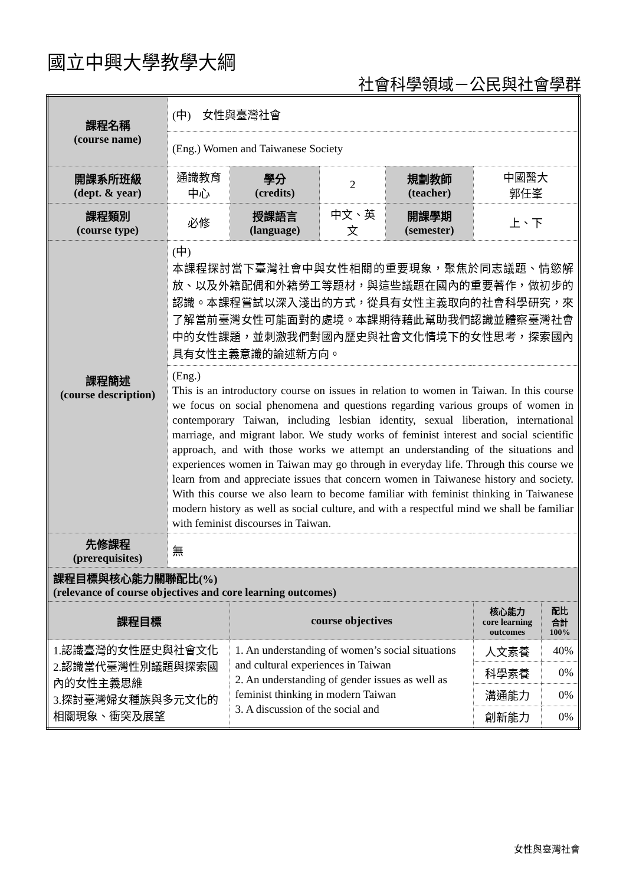國立中興大學教學大綱
社會科學領域－公民與社會學群
| 課程名稱 (course name) | (中) 女性與臺灣社會 | | | | | |
| | (Eng.) Women and Taiwanese Society | | | | | |
| 開課系所班級 (dept. & year) | 通識教育中心 | 學分 (credits) | 2 | 規劃教師 (teacher) | 中國醫大 郭任峯 | |
| 課程類別 (course type) | 必修 | 授課語言 (language) | 中文、英文 | 開課學期 (semester) | 上、下 | |
| 課程簡述 (course description) | (中) 本課程探討當下臺灣社會中與女性相關的重要現象，聚焦於同志議題、情慾解放、以及外籍配偶和外籍勞工等題材，與這些議題在國內的重要著作，做初步的認識。本課程嘗試以深入淺出的方式，從具有女性主義取向的社會科學研究，來了解當前臺灣女性可能面對的處境。本課期待藉此幫助我們認識並體察臺灣社會中的女性課題，並刺激我們對國內歷史與社會文化情境下的女性思考，探索國內具有女性主義意識的論述新方向。 | | | | | |
| | (Eng.) This is an introductory course on issues in relation to women in Taiwan. In this course we focus on social phenomena and questions regarding various groups of women in contemporary Taiwan, including lesbian identity, sexual liberation, international marriage, and migrant labor. We study works of feminist interest and social scientific approach, and with those works we attempt an understanding of the situations and experiences women in Taiwan may go through in everyday life. Through this course we learn from and appreciate issues that concern women in Taiwanese history and society. With this course we also learn to become familiar with feminist thinking in Taiwanese modern history as well as social culture, and with a respectful mind we shall be familiar with feminist discourses in Taiwan. | | | | | |
| 先修課程 (prerequisites) | 無 | | | | | |
| 課程目標與核心能力關聯配比(%) (relevance of course objectives and core learning outcomes) | | | | | | |
| 課程目標 | | course objectives | | | 核心能力 core learning outcomes | 配比 合計 100% |
| 1.認識臺灣的女性歷史與社會文化 2.認識當代臺灣性別議題與探索國內的女性主義思維 3.探討臺灣婦女種族與多元文化的相關現象、衝突及展望 | | 1. An understanding of women’s social situations and cultural experiences in Taiwan 2. An understanding of gender issues as well as feminist thinking in modern Taiwan 3. A discussion of the social and | | | 人文素養 | 40% |
| | | | | | 科學素養 | 0% |
| | | | | | 溝通能力 | 0% |
| | | | | | 創新能力 | 0% |
女性與臺灣社會